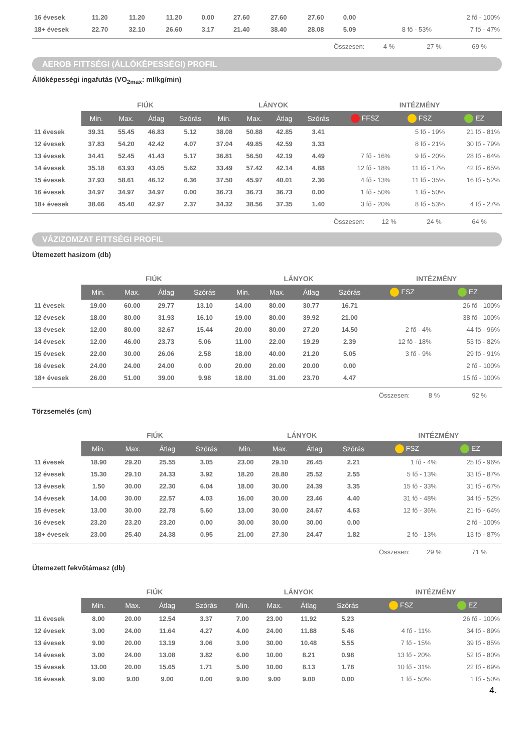| 16 évesek | 11.20 | 11.20 | 11.20 | 0.00 | 27.60 | 27.60 | 27.60 | 0.00 | | | 2 fő - 100% |
| 18+ évesek | 22.70 | 32.10 | 26.60 | 3.17 | 21.40 | 38.40 | 28.08 | 5.09 | | 8 fő - 53% | 7 fő - 47% |
Összesen: 4 % 27 % 69 %
AEROB FITTSÉGI (ÁLLÓKÉPESSÉGI) PROFIL
Állóképességi ingafutás (VO<sub>2max</sub>: ml/kg/min)
| | FIÚK | | | | LÁNYOK | | | | INTÉZMÉNY | | |
| --- | --- | --- | --- | --- | --- | --- | --- | --- | --- | --- | --- |
| | Min. | Max. | Átlag | Szórás | Min. | Max. | Átlag | Szórás | FFSZ | FSZ | EZ |
| 11 évesek | 39.31 | 55.45 | 46.83 | 5.12 | 38.08 | 50.88 | 42.85 | 3.41 | | 5 fő - 19% | 21 fő - 81% |
| 12 évesek | 37.83 | 54.20 | 42.42 | 4.07 | 37.04 | 49.85 | 42.59 | 3.33 | | 8 fő - 21% | 30 fő - 79% |
| 13 évesek | 34.41 | 52.45 | 41.43 | 5.17 | 36.81 | 56.50 | 42.19 | 4.49 | 7 fő - 16% | 9 fő - 20% | 28 fő - 64% |
| 14 évesek | 35.18 | 63.93 | 43.05 | 5.62 | 33.49 | 57.42 | 42.14 | 4.88 | 12 fő - 18% | 11 fő - 17% | 42 fő - 65% |
| 15 évesek | 37.93 | 58.61 | 46.12 | 6.36 | 37.50 | 45.97 | 40.01 | 2.36 | 4 fő - 13% | 11 fő - 35% | 16 fő - 52% |
| 16 évesek | 34.97 | 34.97 | 34.97 | 0.00 | 36.73 | 36.73 | 36.73 | 0.00 | 1 fő - 50% | 1 fő - 50% | |
| 18+ évesek | 38.66 | 45.40 | 42.97 | 2.37 | 34.32 | 38.56 | 37.35 | 1.40 | 3 fő - 20% | 8 fő - 53% | 4 fő - 27% |
Összesen: 12 % 24 % 64 %
VÁZIZOMZAT FITTSÉGI PROFIL
Ütemezett hasizom (db)
| | FIÚK | | | | LÁNYOK | | | | INTÉZMÉNY | |
| --- | --- | --- | --- | --- | --- | --- | --- | --- | --- | --- |
| | Min. | Max. | Átlag | Szórás | Min. | Max. | Átlag | Szórás | FSZ | EZ |
| 11 évesek | 19.00 | 60.00 | 29.77 | 13.10 | 14.00 | 80.00 | 30.77 | 16.71 | | 26 fő - 100% |
| 12 évesek | 18.00 | 80.00 | 31.93 | 16.10 | 19.00 | 80.00 | 39.92 | 21.00 | | 38 fő - 100% |
| 13 évesek | 12.00 | 80.00 | 32.67 | 15.44 | 20.00 | 80.00 | 27.20 | 14.50 | 2 fő - 4% | 44 fő - 96% |
| 14 évesek | 12.00 | 46.00 | 23.73 | 5.06 | 11.00 | 22.00 | 19.29 | 2.39 | 12 fő - 18% | 53 fő - 82% |
| 15 évesek | 22.00 | 30.00 | 26.06 | 2.58 | 18.00 | 40.00 | 21.20 | 5.05 | 3 fő - 9% | 29 fő - 91% |
| 16 évesek | 24.00 | 24.00 | 24.00 | 0.00 | 20.00 | 20.00 | 20.00 | 0.00 | | 2 fő - 100% |
| 18+ évesek | 26.00 | 51.00 | 39.00 | 9.98 | 18.00 | 31.00 | 23.70 | 4.47 | | 15 fő - 100% |
Összesen: 8 % 92 %
Törzsemelés (cm)
| | FIÚK | | | | LÁNYOK | | | | INTÉZMÉNY | |
| --- | --- | --- | --- | --- | --- | --- | --- | --- | --- | --- |
| | Min. | Max. | Átlag | Szórás | Min. | Max. | Átlag | Szórás | FSZ | EZ |
| 11 évesek | 18.90 | 29.20 | 25.55 | 3.05 | 23.00 | 29.10 | 26.45 | 2.21 | 1 fő - 4% | 25 fő - 96% |
| 12 évesek | 15.30 | 29.10 | 24.33 | 3.92 | 18.20 | 28.80 | 25.52 | 2.55 | 5 fő - 13% | 33 fő - 87% |
| 13 évesek | 1.50 | 30.00 | 22.30 | 6.04 | 18.00 | 30.00 | 24.39 | 3.35 | 15 fő - 33% | 31 fő - 67% |
| 14 évesek | 14.00 | 30.00 | 22.57 | 4.03 | 16.00 | 30.00 | 23.46 | 4.40 | 31 fő - 48% | 34 fő - 52% |
| 15 évesek | 13.00 | 30.00 | 22.78 | 5.60 | 13.00 | 30.00 | 24.67 | 4.63 | 12 fő - 36% | 21 fő - 64% |
| 16 évesek | 23.20 | 23.20 | 23.20 | 0.00 | 30.00 | 30.00 | 30.00 | 0.00 | | 2 fő - 100% |
| 18+ évesek | 23.00 | 25.40 | 24.38 | 0.95 | 21.00 | 27.30 | 24.47 | 1.82 | 2 fő - 13% | 13 fő - 87% |
Összesen: 29 % 71 %
Ütemezett fekvőtámasz (db)
| | FIÚK | | | | LÁNYOK | | | | INTÉZMÉNY | |
| --- | --- | --- | --- | --- | --- | --- | --- | --- | --- | --- |
| | Min. | Max. | Átlag | Szórás | Min. | Max. | Átlag | Szórás | FSZ | EZ |
| 11 évesek | 8.00 | 20.00 | 12.54 | 3.37 | 7.00 | 23.00 | 11.92 | 5.23 | | 26 fő - 100% |
| 12 évesek | 3.00 | 24.00 | 11.64 | 4.27 | 4.00 | 24.00 | 11.88 | 5.46 | 4 fő - 11% | 34 fő - 89% |
| 13 évesek | 9.00 | 20.00 | 13.19 | 3.06 | 3.00 | 30.00 | 10.48 | 5.55 | 7 fő - 15% | 39 fő - 85% |
| 14 évesek | 3.00 | 24.00 | 13.08 | 3.82 | 6.00 | 10.00 | 8.21 | 0.98 | 13 fő - 20% | 52 fő - 80% |
| 15 évesek | 13.00 | 20.00 | 15.65 | 1.71 | 5.00 | 10.00 | 8.13 | 1.78 | 10 fő - 31% | 22 fő - 69% |
| 16 évesek | 9.00 | 9.00 | 9.00 | 0.00 | 9.00 | 9.00 | 9.00 | 0.00 | 1 fő - 50% | 1 fő - 50% |
4.